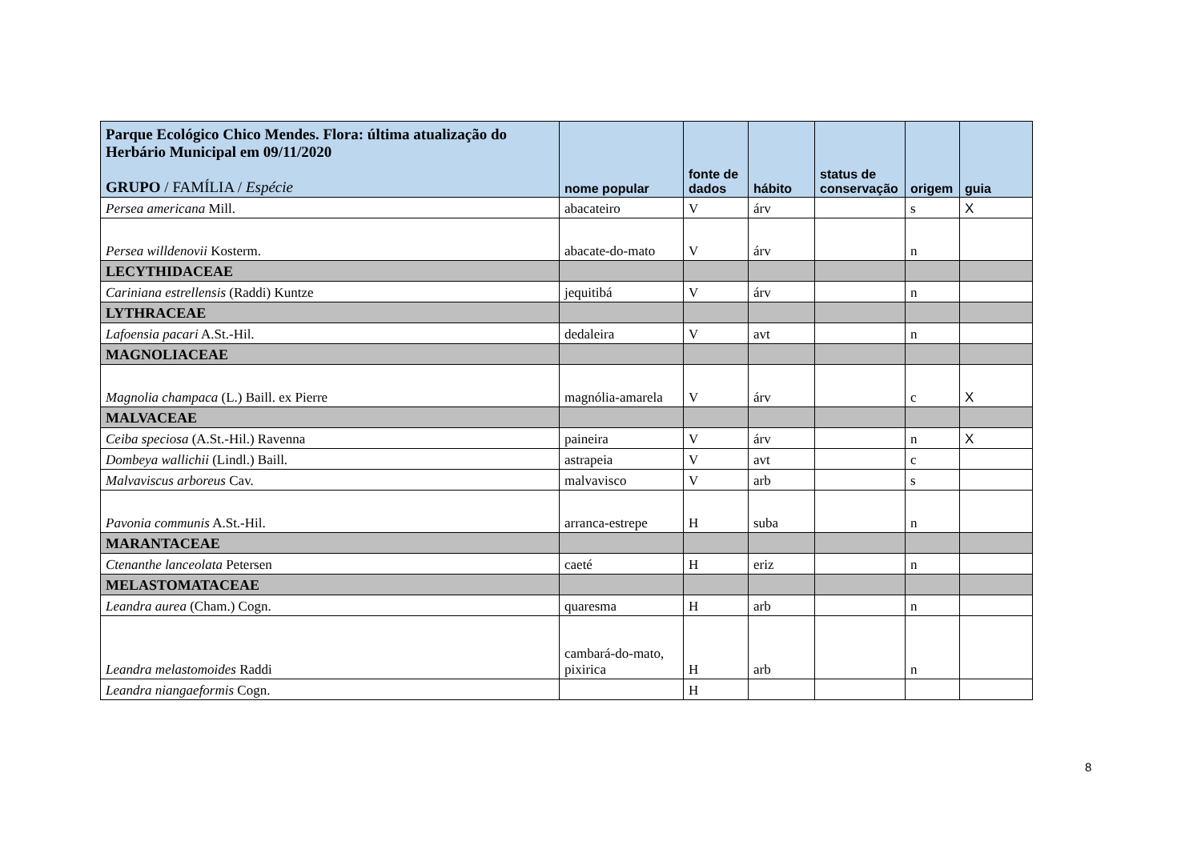| Parque Ecológico Chico Mendes. Flora: última atualização do Herbário Municipal em 09/11/2020 GRUPO / FAMÍLIA / Espécie | nome popular | fonte de dados | hábito | status de conservação | origem | guia |
| --- | --- | --- | --- | --- | --- | --- |
| Persea americana Mill. | abacateiro | V | árv | | s | X |
| Persea willdenovii Kosterm. | abacate-do-mato | V | árv | | n | |
| LECYTHIDACEAE | | | | | | |
| Cariniana estrellensis (Raddi) Kuntze | jequitibá | V | árv | | n | |
| LYTHRACEAE | | | | | | |
| Lafoensia pacari A.St.-Hil. | dedaleira | V | avt | | n | |
| MAGNOLIACEAE | | | | | | |
| Magnolia champaca (L.) Baill. ex Pierre | magnólia-amarela | V | árv | | c | X |
| MALVACEAE | | | | | | |
| Ceiba speciosa (A.St.-Hil.) Ravenna | paineira | V | árv | | n | X |
| Dombeya wallichii (Lindl.) Baill. | astrapeia | V | avt | | c | |
| Malvaviscus arboreus Cav. | malvavisco | V | arb | | s | |
| Pavonia communis A.St.-Hil. | arranca-estrepe | H | suba | | n | |
| MARANTACEAE | | | | | | |
| Ctenanthe lanceolata Petersen | caeté | H | eriz | | n | |
| MELASTOMATACEAE | | | | | | |
| Leandra aurea (Cham.) Cogn. | quaresma | H | arb | | n | |
| Leandra melastomoides Raddi | cambará-do-mato, pixirica | H | arb | | n | |
| Leandra niangaeformis Cogn. | | H | | | | |
8